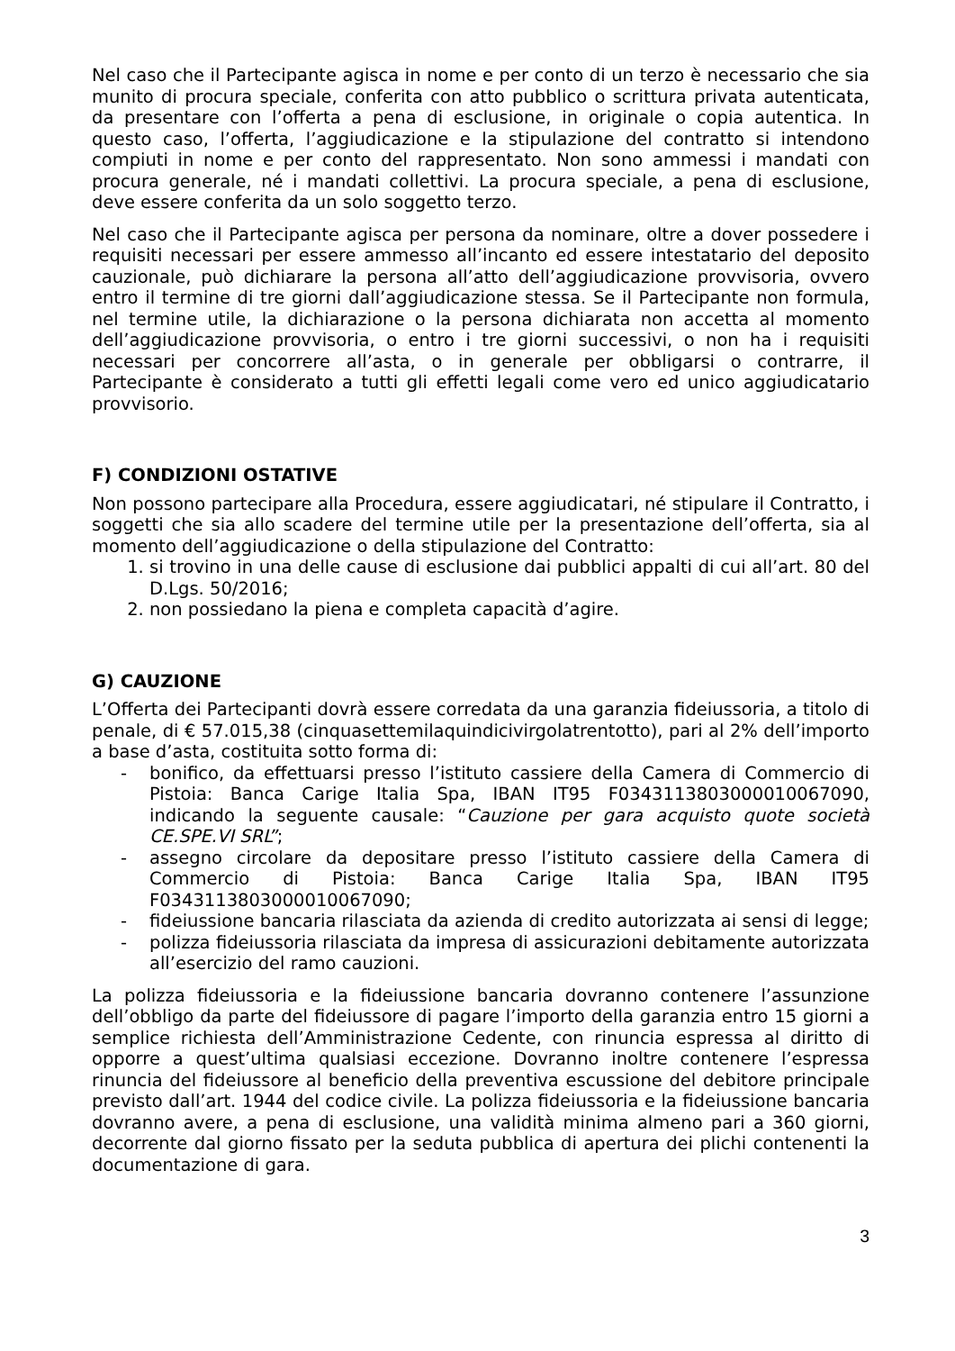Nel caso che il Partecipante agisca in nome e per conto di un terzo è necessario che sia munito di procura speciale, conferita con atto pubblico o scrittura privata autenticata, da presentare con l’offerta a pena di esclusione, in originale o copia autentica. In questo caso, l’offerta, l’aggiudicazione e la stipulazione del contratto si intendono compiuti in nome e per conto del rappresentato. Non sono ammessi i mandati con procura generale, né i mandati collettivi. La procura speciale, a pena di esclusione, deve essere conferita da un solo soggetto terzo.
Nel caso che il Partecipante agisca per persona da nominare, oltre a dover possedere i requisiti necessari per essere ammesso all’incanto ed essere intestatario del deposito cauzionale, può dichiarare la persona all’atto dell’aggiudicazione provvisoria, ovvero entro il termine di tre giorni dall’aggiudicazione stessa. Se il Partecipante non formula, nel termine utile, la dichiarazione o la persona dichiarata non accetta al momento dell’aggiudicazione provvisoria, o entro i tre giorni successivi, o non ha i requisiti necessari per concorrere all’asta, o in generale per obbligarsi o contrarre, il Partecipante è considerato a tutti gli effetti legali come vero ed unico aggiudicatario provvisorio.
F) CONDIZIONI OSTATIVE
Non possono partecipare alla Procedura, essere aggiudicatari, né stipulare il Contratto, i soggetti che sia allo scadere del termine utile per la presentazione dell’offerta, sia al momento dell’aggiudicazione o della stipulazione del Contratto:
1. si trovino in una delle cause di esclusione dai pubblici appalti di cui all’art. 80 del D.Lgs. 50/2016;
2. non possiedano la piena e completa capacità d’agire.
G) CAUZIONE
L’Offerta dei Partecipanti dovrà essere corredata da una garanzia fideiussoria, a titolo di penale, di € 57.015,38 (cinquasettemilaquindicivirgolatrentotto), pari al 2% dell’importo a base d’asta, costituita sotto forma di:
- bonifico, da effettuarsi presso l’istituto cassiere della Camera di Commercio di Pistoia: Banca Carige Italia Spa, IBAN IT95 F0343113803000010067090, indicando la seguente causale: “Cauzione per gara acquisto quote società CE.SPE.VI SRL”;
- assegno circolare da depositare presso l’istituto cassiere della Camera di Commercio di Pistoia: Banca Carige Italia Spa, IBAN IT95 F0343113803000010067090;
- fideiussione bancaria rilasciata da azienda di credito autorizzata ai sensi di legge;
- polizza fideiussoria rilasciata da impresa di assicurazioni debitamente autorizzata all’esercizio del ramo cauzioni.
La polizza fideiussoria e la fideiussione bancaria dovranno contenere l’assunzione dell’obbligo da parte del fideiussore di pagare l’importo della garanzia entro 15 giorni a semplice richiesta dell’Amministrazione Cedente, con rinuncia espressa al diritto di opporre a quest’ultima qualsiasi eccezione. Dovranno inoltre contenere l’espressa rinuncia del fideiussore al beneficio della preventiva escussione del debitore principale previsto dall’art. 1944 del codice civile. La polizza fideiussoria e la fideiussione bancaria dovranno avere, a pena di esclusione, una validità minima almeno pari a 360 giorni, decorrente dal giorno fissato per la seduta pubblica di apertura dei plichi contenenti la documentazione di gara.
3